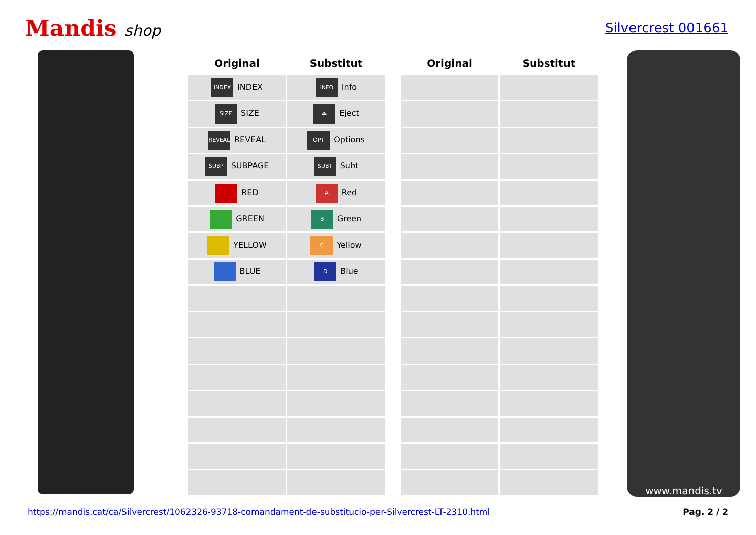Mandis shop
Silvercrest 001661
| Original | Substitut |
| --- | --- |
| INDEX INDEX | INFO Info |
| SIZE SIZE | ⏏ Eject |
| REVEAL REVEAL | OPT Options |
| SUBP SUBPAGE | SUBT Subt |
| RED | A Red |
| GREEN | B Green |
| YELLOW | C Yellow |
| BLUE | D Blue |
| Original | Substitut |
| --- | --- |
www.mandis.tv
https://mandis.cat/ca/Silvercrest/1062326-93718-comandament-de-substitucio-per-Silvercrest-LT-2310.html Pag. 2 / 2